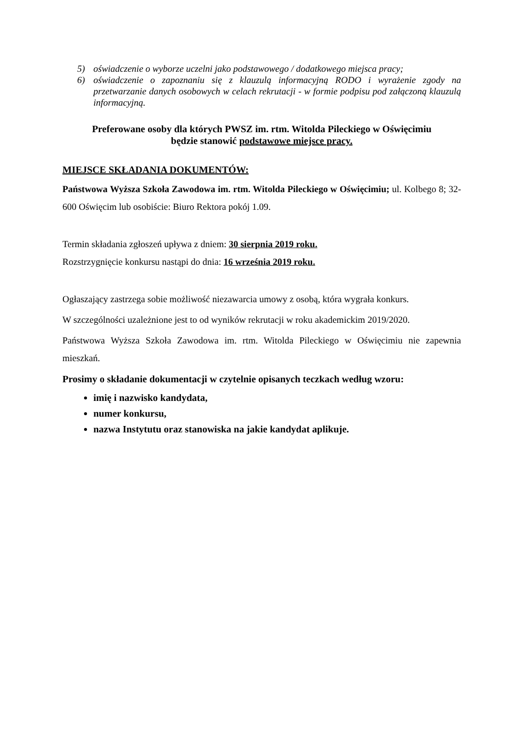5) oświadczenie o wyborze uczelni jako podstawowego / dodatkowego miejsca pracy;
6) oświadczenie o zapoznaniu się z klauzulą informacyjną RODO i wyrażenie zgody na przetwarzanie danych osobowych w celach rekrutacji - w formie podpisu pod załączoną klauzulą informacyjną.
Preferowane osoby dla których PWSZ im. rtm. Witolda Pileckiego w Oświęcimiu
będzie stanowić podstawowe miejsce pracy.
MIEJSCE SKŁADANIA DOKUMENTÓW:
Państwowa Wyższa Szkoła Zawodowa im. rtm. Witolda Pileckiego w Oświęcimiu; ul. Kolbego 8; 32-600 Oświęcim lub osobiście: Biuro Rektora pokój 1.09.
Termin składania zgłoszeń upływa z dniem: 30 sierpnia 2019 roku.
Rozstrzygnięcie konkursu nastąpi do dnia: 16 września 2019 roku.
Ogłaszający zastrzega sobie możliwość niezawarcia umowy z osobą, która wygrała konkurs.
W szczególności uzależnione jest to od wyników rekrutacji w roku akademickim 2019/2020.
Państwowa Wyższa Szkoła Zawodowa im. rtm. Witolda Pileckiego w Oświęcimiu nie zapewnia mieszkań.
Prosimy o składanie dokumentacji w czytelnie opisanych teczkach według wzoru:
imię i nazwisko kandydata,
numer konkursu,
nazwa Instytutu oraz stanowiska na jakie kandydat aplikuje.